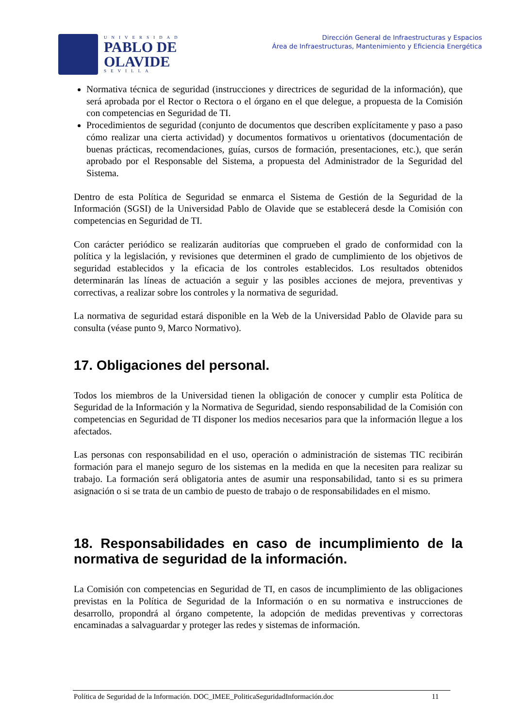UNIVERSIDAD
PABLO DE
OLAVIDE
SEVILLA
Dirección General de Infraestructuras y Espacios
Área de Infraestructuras, Mantenimiento y Eficiencia Energética
Normativa técnica de seguridad (instrucciones y directrices de seguridad de la información), que será aprobada por el Rector o Rectora o el órgano en el que delegue, a propuesta de la Comisión con competencias en Seguridad de TI.
Procedimientos de seguridad (conjunto de documentos que describen explícitamente y paso a paso cómo realizar una cierta actividad) y documentos formativos u orientativos (documentación de buenas prácticas, recomendaciones, guías, cursos de formación, presentaciones, etc.), que serán aprobado por el Responsable del Sistema, a propuesta del Administrador de la Seguridad del Sistema.
Dentro de esta Política de Seguridad se enmarca el Sistema de Gestión de la Seguridad de la Información (SGSI) de la Universidad Pablo de Olavide que se establecerá desde la Comisión con competencias en Seguridad de TI.
Con carácter periódico se realizarán auditorías que comprueben el grado de conformidad con la política y la legislación, y revisiones que determinen el grado de cumplimiento de los objetivos de seguridad establecidos y la eficacia de los controles establecidos. Los resultados obtenidos determinarán las líneas de actuación a seguir y las posibles acciones de mejora, preventivas y correctivas, a realizar sobre los controles y la normativa de seguridad.
La normativa de seguridad estará disponible en la Web de la Universidad Pablo de Olavide para su consulta (véase punto 9, Marco Normativo).
17. Obligaciones del personal.
Todos los miembros de la Universidad tienen la obligación de conocer y cumplir esta Política de Seguridad de la Información y la Normativa de Seguridad, siendo responsabilidad de la Comisión con competencias en Seguridad de TI disponer los medios necesarios para que la información llegue a los afectados.
Las personas con responsabilidad en el uso, operación o administración de sistemas TIC recibirán formación para el manejo seguro de los sistemas en la medida en que la necesiten para realizar su trabajo. La formación será obligatoria antes de asumir una responsabilidad, tanto si es su primera asignación o si se trata de un cambio de puesto de trabajo o de responsabilidades en el mismo.
18. Responsabilidades en caso de incumplimiento de la normativa de seguridad de la información.
La Comisión con competencias en Seguridad de TI, en casos de incumplimiento de las obligaciones previstas en la Política de Seguridad de la Información o en su normativa e instrucciones de desarrollo, propondrá al órgano competente, la adopción de medidas preventivas y correctoras encaminadas a salvaguardar y proteger las redes y sistemas de información.
Política de Seguridad de la Información. DOC_IMEE_PoliticaSeguridadInformación.doc 11